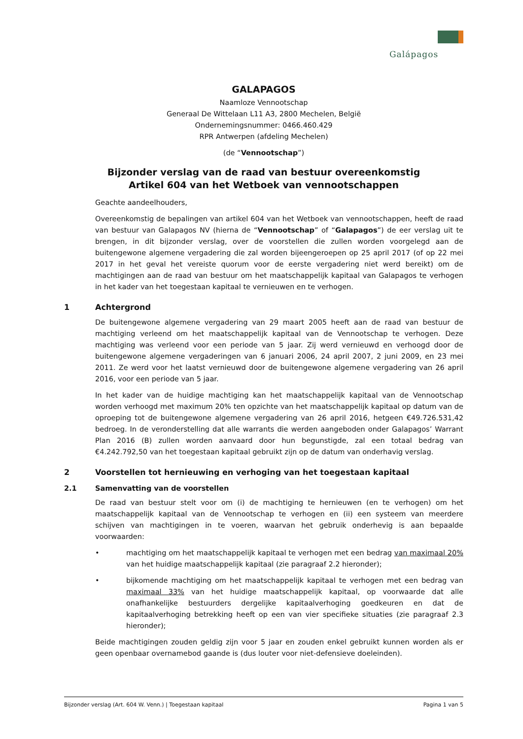Galápagos
GALAPAGOS
Naamloze Vennootschap
Generaal De Wittelaan L11 A3, 2800 Mechelen, België
Ondernemingsnummer: 0466.460.429
RPR Antwerpen (afdeling Mechelen)
(de “Vennootschap”)
Bijzonder verslag van de raad van bestuur overeenkomstig
Artikel 604 van het Wetboek van vennootschappen
Geachte aandeelhouders,
Overeenkomstig de bepalingen van artikel 604 van het Wetboek van vennootschappen, heeft de raad van bestuur van Galapagos NV (hierna de “Vennootschap” of “Galapagos”) de eer verslag uit te brengen, in dit bijzonder verslag, over de voorstellen die zullen worden voorgelegd aan de buitengewone algemene vergadering die zal worden bijeengeroepen op 25 april 2017 (of op 22 mei 2017 in het geval het vereiste quorum voor de eerste vergadering niet werd bereikt) om de machtigingen aan de raad van bestuur om het maatschappelijk kapitaal van Galapagos te verhogen in het kader van het toegestaan kapitaal te vernieuwen en te verhogen.
1 Achtergrond
De buitengewone algemene vergadering van 29 maart 2005 heeft aan de raad van bestuur de machtiging verleend om het maatschappelijk kapitaal van de Vennootschap te verhogen. Deze machtiging was verleend voor een periode van 5 jaar. Zij werd vernieuwd en verhoogd door de buitengewone algemene vergaderingen van 6 januari 2006, 24 april 2007, 2 juni 2009, en 23 mei 2011. Ze werd voor het laatst vernieuwd door de buitengewone algemene vergadering van 26 april 2016, voor een periode van 5 jaar.
In het kader van de huidige machtiging kan het maatschappelijk kapitaal van de Vennootschap worden verhoogd met maximum 20% ten opzichte van het maatschappelijk kapitaal op datum van de oproeping tot de buitengewone algemene vergadering van 26 april 2016, hetgeen €49.726.531,42 bedroeg. In de veronderstelling dat alle warrants die werden aangeboden onder Galapagos’ Warrant Plan 2016 (B) zullen worden aanvaard door hun begunstigde, zal een totaal bedrag van €4.242.792,50 van het toegestaan kapitaal gebruikt zijn op de datum van onderhavig verslag.
2 Voorstellen tot hernieuwing en verhoging van het toegestaan kapitaal
2.1 Samenvatting van de voorstellen
De raad van bestuur stelt voor om (i) de machtiging te hernieuwen (en te verhogen) om het maatschappelijk kapitaal van de Vennootschap te verhogen en (ii) een systeem van meerdere schijven van machtigingen in te voeren, waarvan het gebruik onderhevig is aan bepaalde voorwaarden:
• machtiging om het maatschappelijk kapitaal te verhogen met een bedrag van maximaal 20% van het huidige maatschappelijk kapitaal (zie paragraaf 2.2 hieronder);
• bijkomende machtiging om het maatschappelijk kapitaal te verhogen met een bedrag van maximaal 33% van het huidige maatschappelijk kapitaal, op voorwaarde dat alle onafhankelijke bestuurders dergelijke kapitaalverhoging goedkeuren en dat de kapitaalverhoging betrekking heeft op een van vier specifieke situaties (zie paragraaf 2.3 hieronder);
Beide machtigingen zouden geldig zijn voor 5 jaar en zouden enkel gebruikt kunnen worden als er geen openbaar overnamebod gaande is (dus louter voor niet-defensieve doeleinden).
Bijzonder verslag (Art. 604 W. Venn.) | Toegestaan kapitaal Pagina 1 van 5